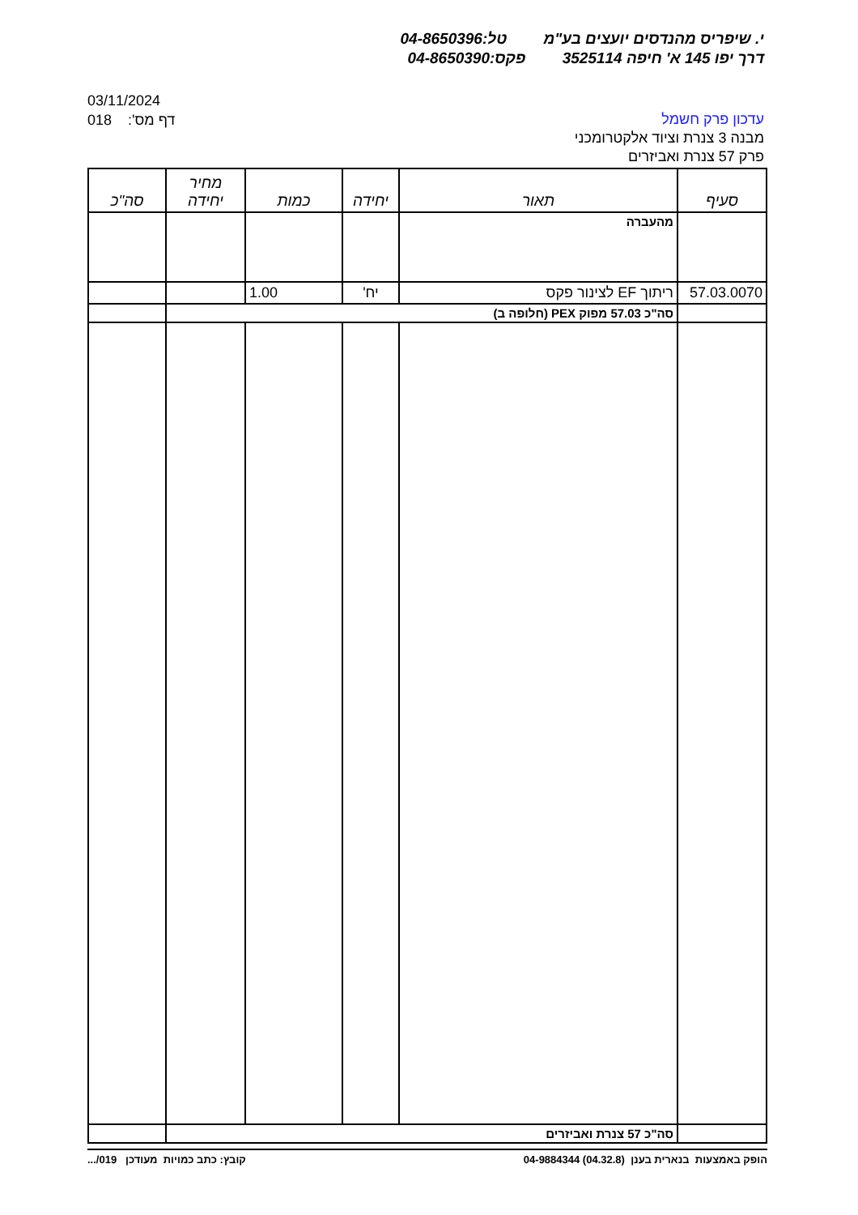י. שיפריס מהנדסים יועצים בע"מ טל:04-8650396
דרך יפו 145 א' חיפה 3525114 פקס:04-8650390
03/11/2024
018 דף מס':
עדכון פרק חשמל
מבנה 3 צנרת וציוד אלקטרומכני
פרק 57 צנרת ואביזרים
| סעיף | תאור | יחידה | כמות | מחיר יחידה | סה"כ |
| --- | --- | --- | --- | --- | --- |
| | מהעברה | | | | |
| 57.03.0070 | ריתוך EF לצינור פקס | יח' | 1.00 | | |
| | סה"כ 57.03 מפוק PEX (חלופה ב) | | | | |
| | סה"כ 57 צנרת ואביזרים | | | | |
הופק באמצעות בנארית בענן (04.32.8) 04-9884344
קובץ: כתב כמויות מעודכן 019/...